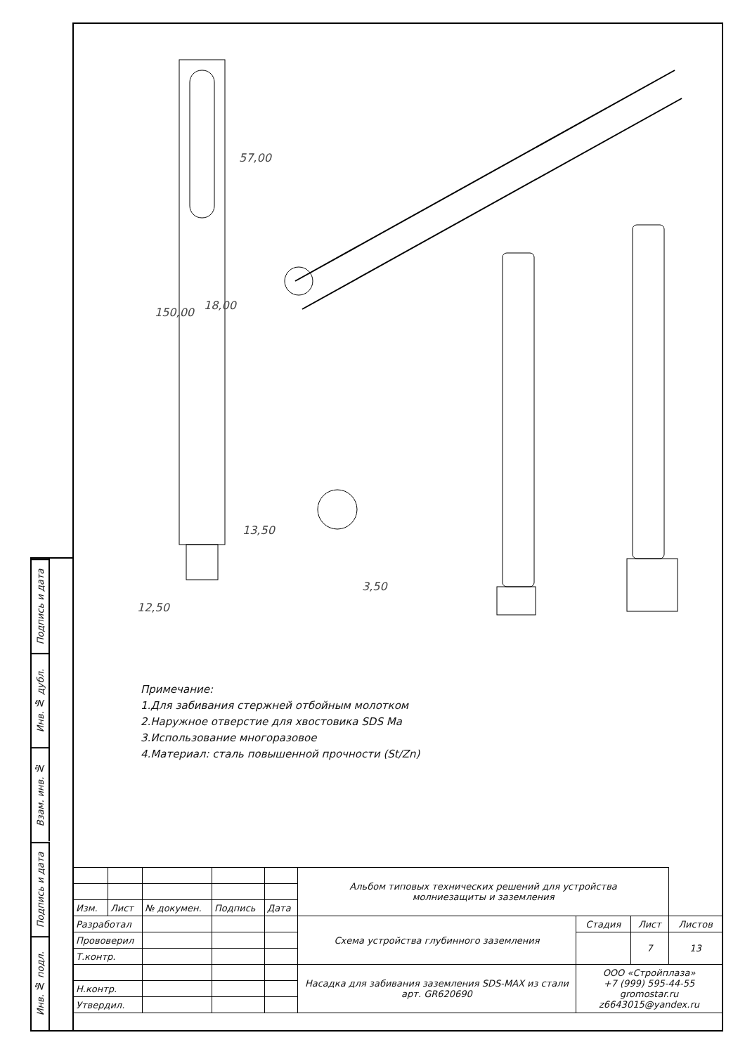Подпись и дата
Инв. № дубл.
Взам. инв. №
Подпись и дата
Инв. № подл.
18,00
57,00
150,00
13,50
12,50
3,50
Примечание:
1.Для забивания стержней отбойным молотком
2.Наружное отверстие для хвостовика SDS Ma
3.Использование многоразовое
4.Материал: сталь повышенной прочности (St/Zn)
| | | | | | Альбом типовых технических решений для устройства молниезащиты и заземления | | | |
| Изм. | Лист | № докумен. | Подпись | Дата | | | | |
| Разработал | | | | | Схема устройства глубинного заземления | Стадия | Лист | Листов |
| Прововерил | | | | | | | 7 | 13 |
| Т.контр. | | | | | | | | |
| | | | | | Насадка для забивания заземления SDS-MAX из стали арт. GR620690 | ООО «Стройплаза» +7 (999) 595-44-55 gromostar.ru z6643015@yandex.ru | | |
| Н.контр. | | | | | | | | |
| Утвердил. | | | | | | | | |